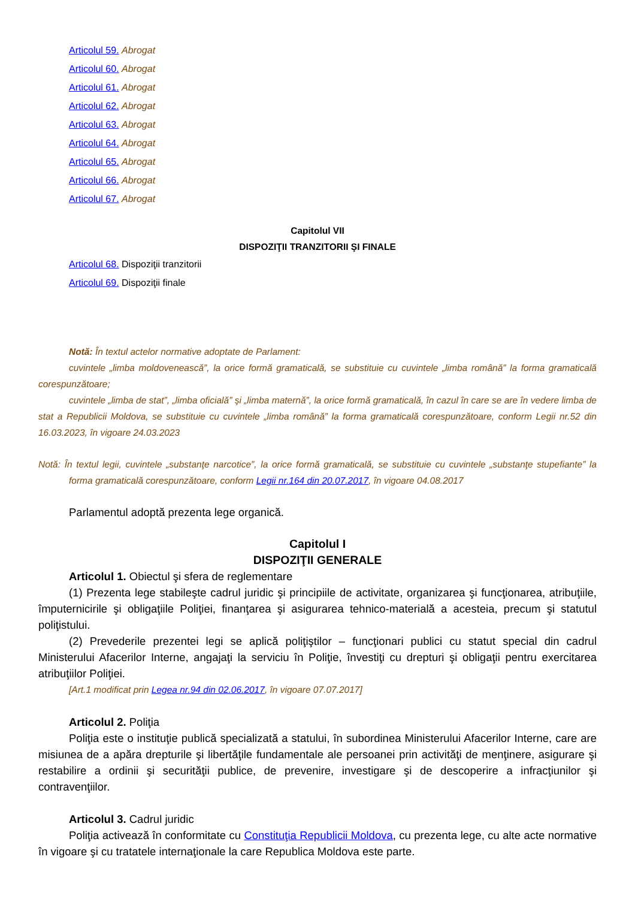Articolul 59. Abrogat
Articolul 60. Abrogat
Articolul 61. Abrogat
Articolul 62. Abrogat
Articolul 63. Abrogat
Articolul 64. Abrogat
Articolul 65. Abrogat
Articolul 66. Abrogat
Articolul 67. Abrogat
Capitolul VII
DISPOZIŢII TRANZITORII ŞI FINALE
Articolul 68. Dispoziţii tranzitorii
Articolul 69. Dispoziţii finale
Notă: În textul actelor normative adoptate de Parlament:
cuvintele „limba moldovenească”, la orice formă gramaticală, se substituie cu cuvintele „limba română” la forma gramaticală corespunzătoare;
cuvintele „limba de stat”, „limba oficială” şi „limba maternă”, la orice formă gramaticală, în cazul în care se are în vedere limba de stat a Republicii Moldova, se substituie cu cuvintele „limba română” la forma gramaticală corespunzătoare, conform Legii nr.52 din 16.03.2023, în vigoare 24.03.2023
Notă: În textul legii, cuvintele „substanţe narcotice”, la orice formă gramaticală, se substituie cu cuvintele „substanţe stupefiante” la forma gramaticală corespunzătoare, conform Legii nr.164 din 20.07.2017, în vigoare 04.08.2017
Parlamentul adoptă prezenta lege organică.
Capitolul I
DISPOZIŢII GENERALE
Articolul 1. Obiectul şi sfera de reglementare
(1) Prezenta lege stabileşte cadrul juridic şi principiile de activitate, organizarea şi funcţionarea, atribuţiile, împuternicirile şi obligaţiile Poliţiei, finanţarea şi asigurarea tehnico-materială a acesteia, precum şi statutul poliţistului.
(2) Prevederile prezentei legi se aplică poliţiştilor – funcţionari publici cu statut special din cadrul Ministerului Afacerilor Interne, angajaţi la serviciu în Poliţie, învestiţi cu drepturi şi obligaţii pentru exercitarea atribuţiilor Poliţiei.
[Art.1 modificat prin Legea nr.94 din 02.06.2017, în vigoare 07.07.2017]
Articolul 2. Poliţia
Poliţia este o instituţie publică specializată a statului, în subordinea Ministerului Afacerilor Interne, care are misiunea de a apăra drepturile şi libertăţile fundamentale ale persoanei prin activităţi de menţinere, asigurare şi restabilire a ordinii şi securităţii publice, de prevenire, investigare şi de descoperire a infracţiunilor şi contravenţiilor.
Articolul 3. Cadrul juridic
Poliţia activează în conformitate cu Constituţia Republicii Moldova, cu prezenta lege, cu alte acte normative în vigoare şi cu tratatele internaţionale la care Republica Moldova este parte.